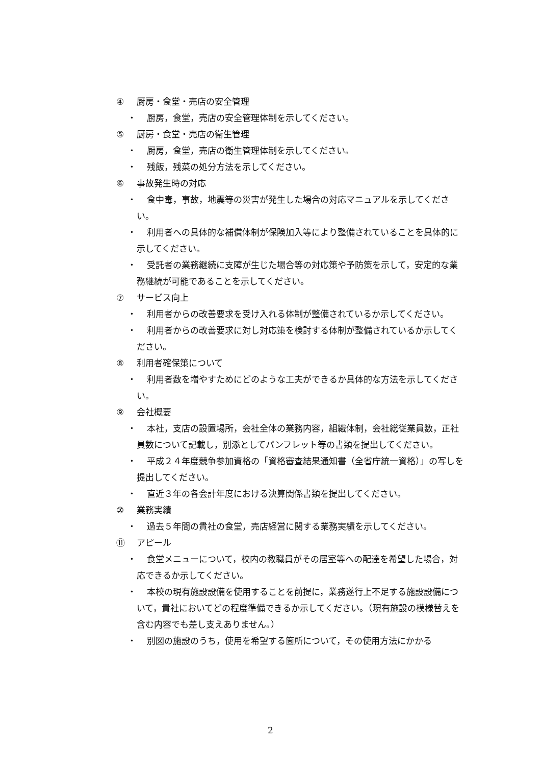④ 厨房・食堂・売店の安全管理
・ 厨房，食堂，売店の安全管理体制を示してください。
⑤ 厨房・食堂・売店の衛生管理
・ 厨房，食堂，売店の衛生管理体制を示してください。
・ 残飯，残菜の処分方法を示してください。
⑥ 事故発生時の対応
・ 食中毒，事故，地震等の災害が発生した場合の対応マニュアルを示してください。
・ 利用者への具体的な補償体制が保険加入等により整備されていることを具体的に示してください。
・ 受託者の業務継続に支障が生じた場合等の対応策や予防策を示して，安定的な業務継続が可能であることを示してください。
⑦ サービス向上
・ 利用者からの改善要求を受け入れる体制が整備されているか示してください。
・ 利用者からの改善要求に対し対応策を検討する体制が整備されているか示してください。
⑧ 利用者確保策について
・ 利用者数を増やすためにどのような工夫ができるか具体的な方法を示してください。
⑨ 会社概要
・ 本社，支店の設置場所，会社全体の業務内容，組織体制，会社総従業員数，正社員数について記載し，別添としてパンフレット等の書類を提出してください。
・ 平成２４年度競争参加資格の「資格審査結果通知書（全省庁統一資格）」の写しを提出してください。
・ 直近３年の各会計年度における決算関係書類を提出してください。
⑩ 業務実績
・ 過去５年間の貴社の食堂，売店経営に関する業務実績を示してください。
⑪ アピール
・ 食堂メニューについて，校内の教職員がその居室等への配達を希望した場合，対応できるか示してください。
・ 本校の現有施設設備を使用することを前提に，業務遂行上不足する施設設備について，貴社においてどの程度準備できるか示してください。（現有施設の模様替えを含む内容でも差し支えありません。）
・ 別図の施設のうち，使用を希望する箇所について，その使用方法にかかる
2